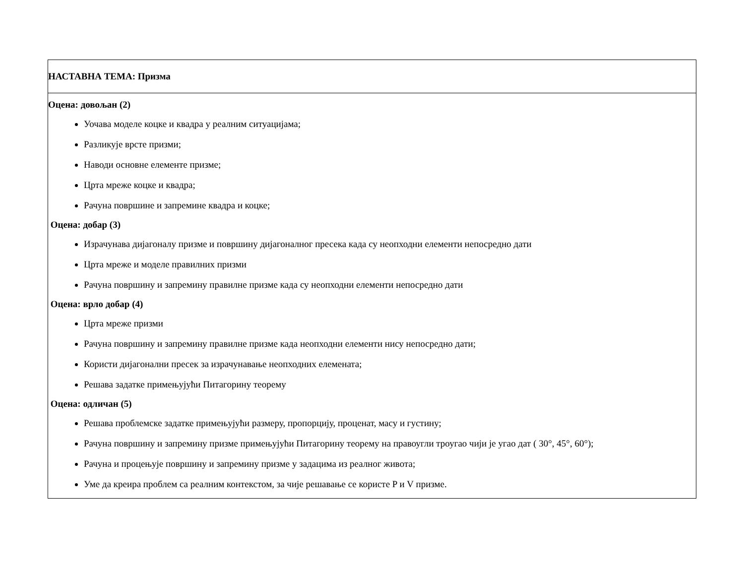| НАСТАВНА ТЕМА: Призма |
| Оцена: довољан (2) Уочава моделе коцке и квадра у реалним ситуацијама; Разликује врсте призми; Наводи основне елементе призме; Црта мреже коцке и квадра; Рачуна површине и запремине квадра и коцке; Оцена: добар (3) Израчунава дијагоналу призме и површину дијагоналног пресека када су неопходни елементи непосредно дати Црта мреже и моделе правилних призми Рачуна површину и запремину правилне призме када су неопходни елементи непосредно дати Оцена: врло добар (4) Црта мреже призми Рачуна површину и запремину правилне призме када неопходни елементи нису непосредно дати; Користи дијагонални пресек за израчунавање неопходних елемената; Решава задатке примењујући Питагорину теорему Оцена: одличан (5) Решава проблемске задатке примењујући размеру, пропорцију, проценат, масу и густину; Рачуна површину и запремину призме примењујући Питагорину теорему на правоугли троугао чији је угао дат ( 30°, 45°, 60°); Рачуна и процењује површину и запремину призме у задацима из реалног живота; Уме да креира проблем са реалним контекстом, за чије решавање се користе P и V призме. |